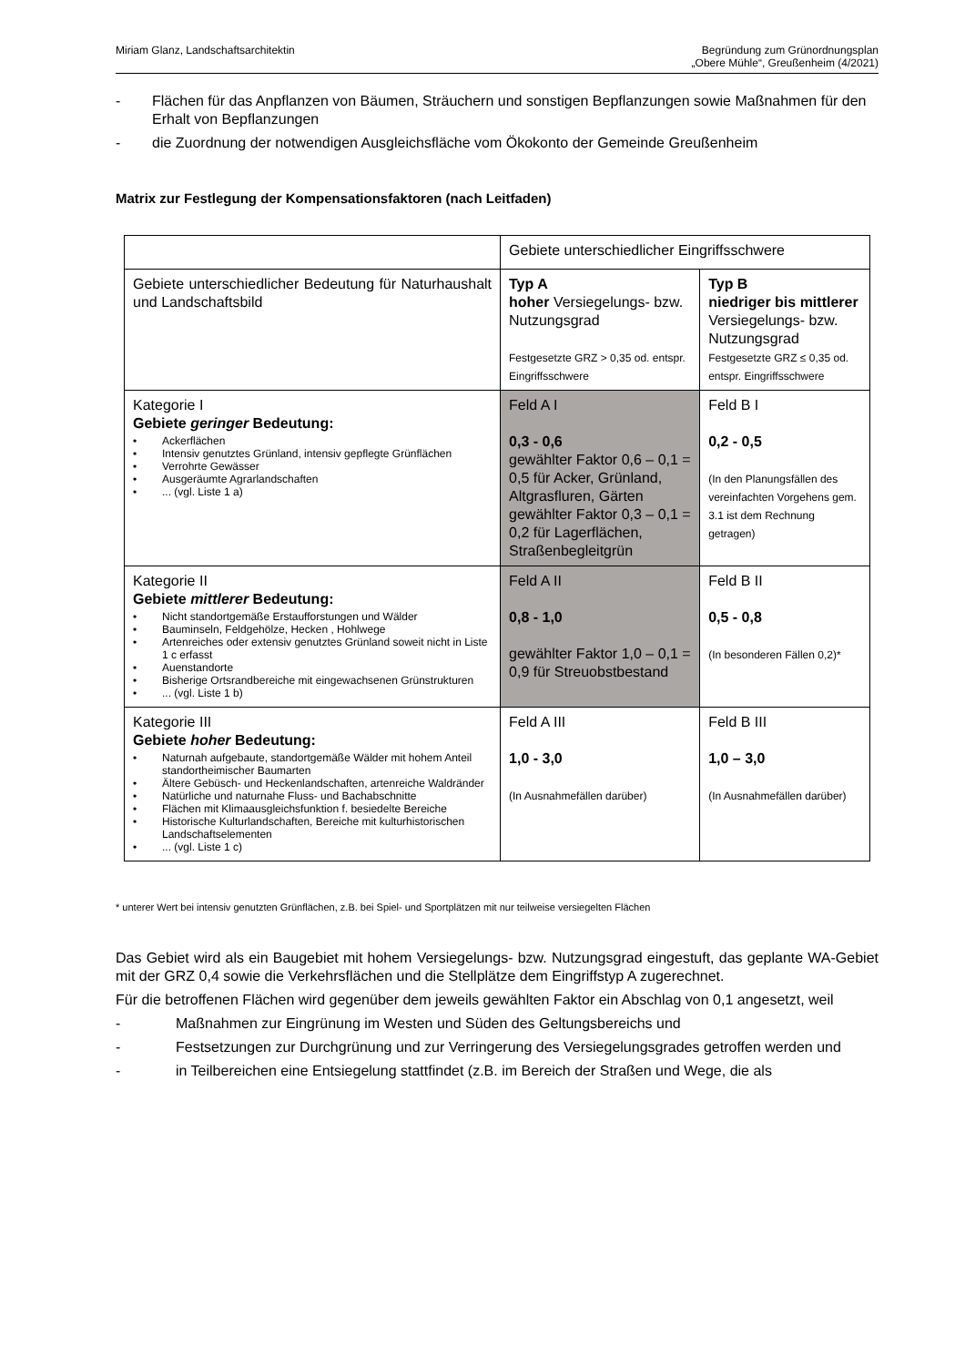Miriam Glanz, Landschaftsarchitektin
Begründung zum Grünordnungsplan
„Obere Mühle“, Greußenheim (4/2021)
- Flächen für das Anpflanzen von Bäumen, Sträuchern und sonstigen Bepflanzungen sowie Maßnahmen für den Erhalt von Bepflanzungen
- die Zuordnung der notwendigen Ausgleichsfläche vom Ökokonto der Gemeinde Greußenheim
Matrix zur Festlegung der Kompensationsfaktoren (nach Leitfaden)
| | Gebiete unterschiedlicher Eingriffsschwere | |
| Gebiete unterschiedlicher Bedeutung für Naturhaushalt und Landschaftsbild | Typ A hoher Versiegelungs- bzw. Nutzungsgrad Festgesetzte GRZ > 0,35 od. entspr. Eingriffsschwere | Typ B niedriger bis mittlerer Versiegelungs- bzw. Nutzungsgrad Festgesetzte GRZ ≤ 0,35 od. entspr. Eingriffsschwere |
| Kategorie I Gebiete geringer Bedeutung: • Ackerflächen • Intensiv genutztes Grünland, intensiv gepflegte Grünflächen • Verrohrte Gewässer • Ausgeräumte Agrarlandschaften • ... (vgl. Liste 1 a) | Feld A I 0,3 - 0,6 gewählter Faktor 0,6 – 0,1 = 0,5 für Acker, Grünland, Altgrasfluren, Gärten gewählter Faktor 0,3 – 0,1 = 0,2 für Lagerflächen, Straßenbegleitgrün | Feld B I 0,2 - 0,5 (In den Planungsfällen des vereinfachten Vorgehens gem. 3.1 ist dem Rechnung getragen) |
| Kategorie II Gebiete mittlerer Bedeutung: • Nicht standortgemäße Erstaufforstungen und Wälder • Bauminseln, Feldgehölze, Hecken , Hohlwege • Artenreiches oder extensiv genutztes Grünland soweit nicht in Liste 1 c erfasst • Auenstandorte • Bisherige Ortsrandbereiche mit eingewachsenen Grünstrukturen • ... (vgl. Liste 1 b) | Feld A II 0,8 - 1,0 gewählter Faktor 1,0 – 0,1 = 0,9 für Streuobstbestand | Feld B II 0,5 - 0,8 (In besonderen Fällen 0,2)* |
| Kategorie III Gebiete hoher Bedeutung: • Naturnah aufgebaute, standortgemäße Wälder mit hohem Anteil standortheimischer Baumarten • Ältere Gebüsch- und Heckenlandschaften, artenreiche Waldränder • Natürliche und naturnahe Fluss- und Bachabschnitte • Flächen mit Klimaausgleichsfunktion f. besiedelte Bereiche • Historische Kulturlandschaften, Bereiche mit kulturhistorischen Landschaftselementen • ... (vgl. Liste 1 c) | Feld A III 1,0 - 3,0 (In Ausnahmefällen darüber) | Feld B III 1,0 – 3,0 (In Ausnahmefällen darüber) |
* unterer Wert bei intensiv genutzten Grünflächen, z.B. bei Spiel- und Sportplätzen mit nur teilweise versiegelten Flächen
Das Gebiet wird als ein Baugebiet mit hohem Versiegelungs- bzw. Nutzungsgrad eingestuft, das geplante WA-Gebiet mit der GRZ 0,4 sowie die Verkehrsflächen und die Stellplätze dem Eingriffstyp A zugerechnet.
Für die betroffenen Flächen wird gegenüber dem jeweils gewählten Faktor ein Abschlag von 0,1 angesetzt, weil
- Maßnahmen zur Eingrünung im Westen und Süden des Geltungsbereichs und
- Festsetzungen zur Durchgrünung und zur Verringerung des Versiegelungsgrades getroffen werden und
- in Teilbereichen eine Entsiegelung stattfindet (z.B. im Bereich der Straßen und Wege, die als